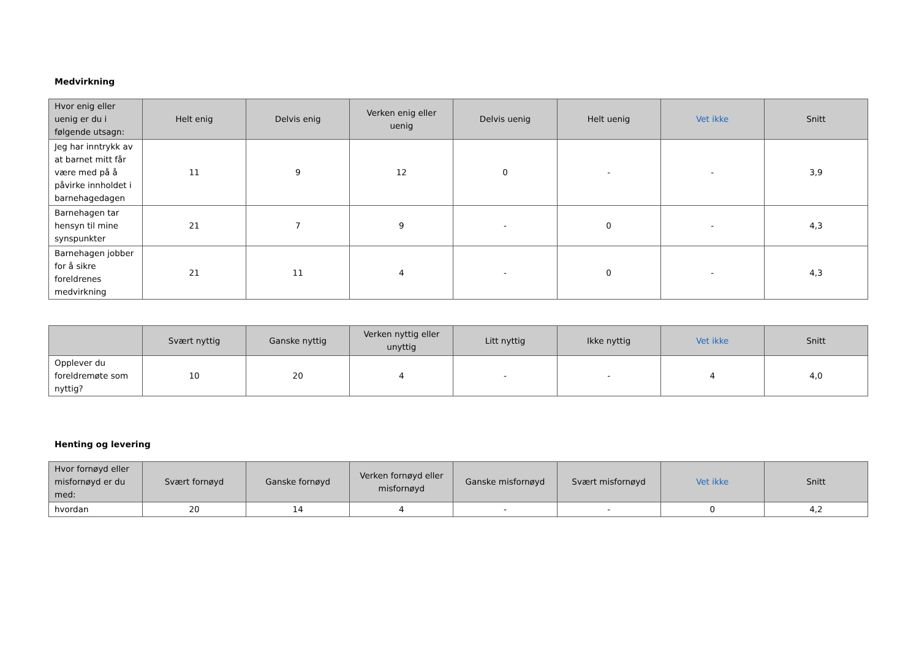Medvirkning
| Hvor enig eller uenig er du i følgende utsagn: | Helt enig | Delvis enig | Verken enig eller uenig | Delvis uenig | Helt uenig | Vet ikke | Snitt |
| --- | --- | --- | --- | --- | --- | --- | --- |
| Jeg har inntrykk av at barnet mitt får være med på å påvirke innholdet i barnehagedagen | 11 | 9 | 12 | 0 | - | - | 3,9 |
| Barnehagen tar hensyn til mine synspunkter | 21 | 7 | 9 | - | 0 | - | 4,3 |
| Barnehagen jobber for å sikre foreldrenes medvirkning | 21 | 11 | 4 | - | 0 | - | 4,3 |
| | Svært nyttig | Ganske nyttig | Verken nyttig eller unyttig | Litt nyttig | Ikke nyttig | Vet ikke | Snitt |
| --- | --- | --- | --- | --- | --- | --- | --- |
| Opplever du foreldremøte som nyttig? | 10 | 20 | 4 | - | - | 4 | 4,0 |
Henting og levering
| Hvor fornøyd eller misfornøyd er du med: | Svært fornøyd | Ganske fornøyd | Verken fornøyd eller misfornøyd | Ganske misfornøyd | Svært misfornøyd | Vet ikke | Snitt |
| --- | --- | --- | --- | --- | --- | --- | --- |
| hvordan | 20 | 14 | 4 | - | - | 0 | 4,2 |